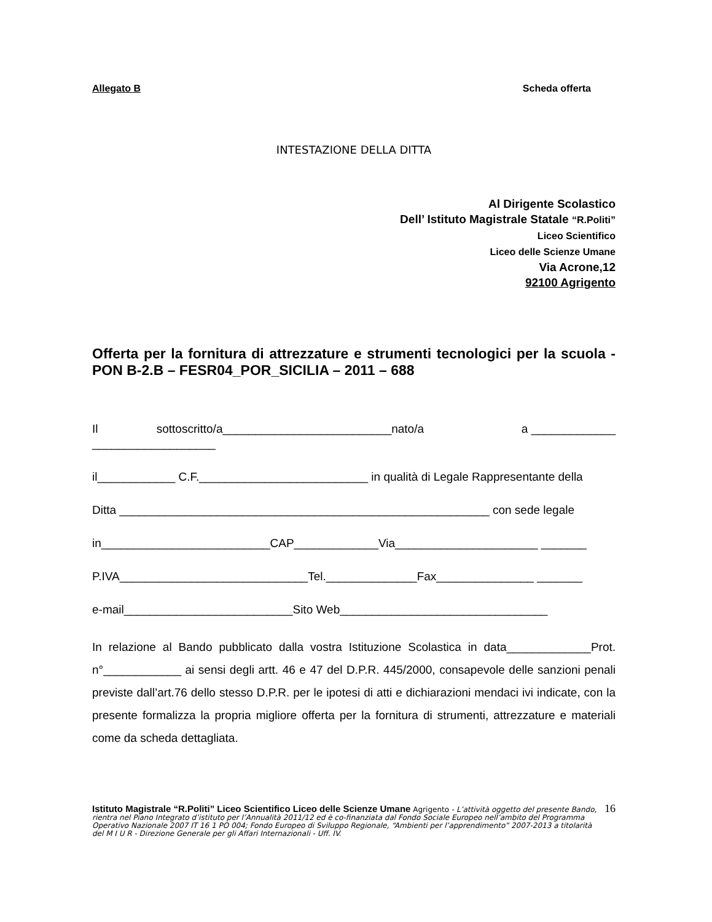Allegato B Scheda offerta
INTESTAZIONE DELLA DITTA
Al Dirigente Scolastico
Dell’ Istituto Magistrale Statale “R.Politi”
Liceo Scientifico
Liceo delle Scienze Umane
Via Acrone,12
92100 Agrigento
Offerta per la fornitura di attrezzature e strumenti tecnologici per la scuola - PON B-2.B – FESR04_POR_SICILIA – 2011 – 688
Il sottoscritto/a__________________________nato/a a ________________________________
il____________ C.F.__________________________ in qualità di Legale Rappresentante della
Ditta _________________________________________________________ con sede legale
in__________________________CAP_____________Via______________________ _______
P.IVA_____________________________Tel.______________Fax_______________ _______
e-mail__________________________Sito Web________________________________
In relazione al Bando pubblicato dalla vostra Istituzione Scolastica in data_____________Prot. n°____________ ai sensi degli artt. 46 e 47 del D.P.R. 445/2000, consapevole delle sanzioni penali previste dall’art.76 dello stesso D.P.R. per le ipotesi di atti e dichiarazioni mendaci ivi indicate, con la presente formalizza la propria migliore offerta per la fornitura di strumenti, attrezzature e materiali come da scheda dettagliata.
Istituto Magistrale “R.Politi” Liceo Scientifico Liceo delle Scienze Umane Agrigento - L’attività oggetto del presente Bando, rientra nel Piano Integrato d’istituto per l’Annualità 2011/12 ed è co-finanziata dal Fondo Sociale Europeo nell’ambito del Programma Operativo Nazionale 2007 IT 16 1 PO 004; Fondo Europeo di Sviluppo Regionale, “Ambienti per l’apprendimento” 2007-2013 a titolarità del M I U R - Direzione Generale per gli Affari Internazionali - Uff. IV.
16